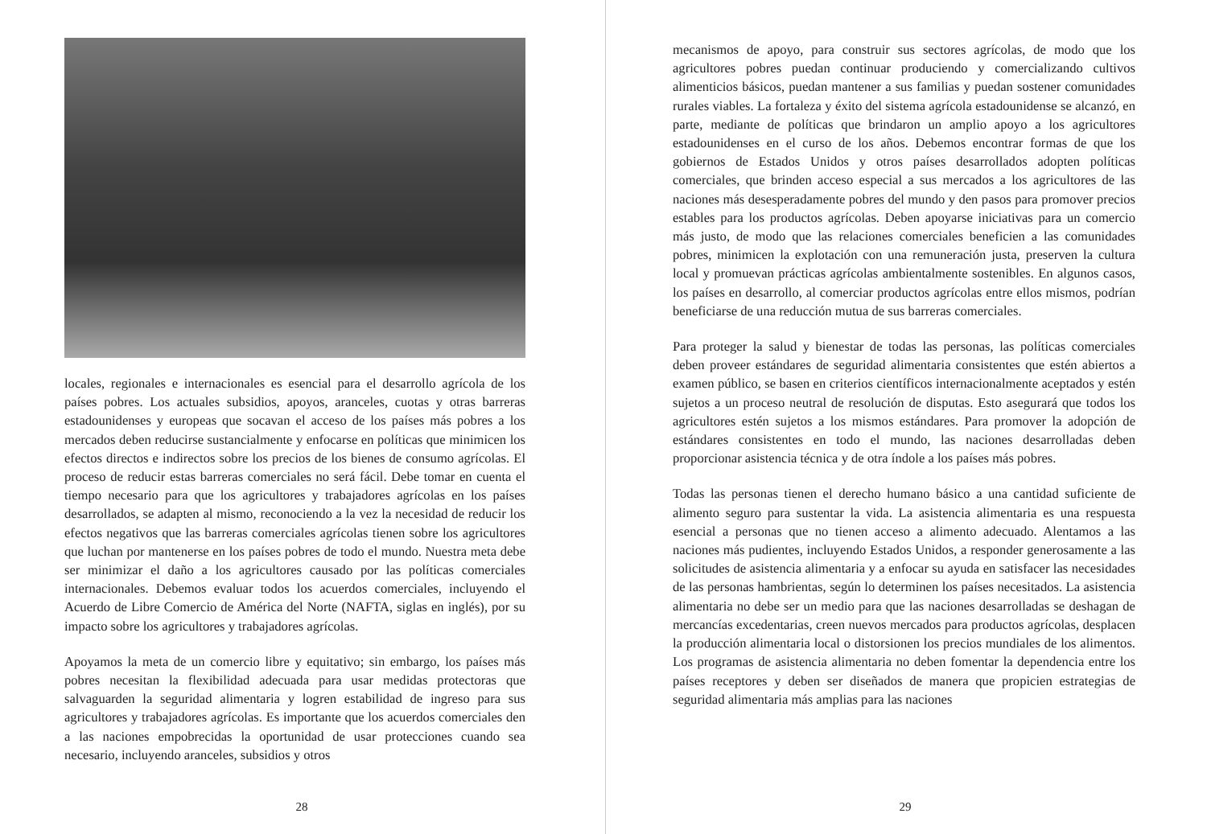locales, regionales e internacionales es esencial para el desarrollo agrícola de los países pobres. Los actuales subsidios, apoyos, aranceles, cuotas y otras barreras estadounidenses y europeas que socavan el acceso de los países más pobres a los mercados deben reducirse sustancialmente y enfocarse en políticas que minimicen los efectos directos e indirectos sobre los precios de los bienes de consumo agrícolas. El proceso de reducir estas barreras comerciales no será fácil. Debe tomar en cuenta el tiempo necesario para que los agricultores y trabajadores agrícolas en los países desarrollados, se adapten al mismo, reconociendo a la vez la necesidad de reducir los efectos negativos que las barreras comerciales agrícolas tienen sobre los agricultores que luchan por mantenerse en los países pobres de todo el mundo. Nuestra meta debe ser minimizar el daño a los agricultores causado por las políticas comerciales internacionales. Debemos evaluar todos los acuerdos comerciales, incluyendo el Acuerdo de Libre Comercio de América del Norte (NAFTA, siglas en inglés), por su impacto sobre los agricultores y trabajadores agrícolas.
Apoyamos la meta de un comercio libre y equitativo; sin embargo, los países más pobres necesitan la flexibilidad adecuada para usar medidas protectoras que salvaguarden la seguridad alimentaria y logren estabilidad de ingreso para sus agricultores y trabajadores agrícolas. Es importante que los acuerdos comerciales den a las naciones empobrecidas la oportunidad de usar protecciones cuando sea necesario, incluyendo aranceles, subsidios y otros
28
mecanismos de apoyo, para construir sus sectores agrícolas, de modo que los agricultores pobres puedan continuar produciendo y comercializando cultivos alimenticios básicos, puedan mantener a sus familias y puedan sostener comunidades rurales viables. La fortaleza y éxito del sistema agrícola estadounidense se alcanzó, en parte, mediante de políticas que brindaron un amplio apoyo a los agricultores estadounidenses en el curso de los años. Debemos encontrar formas de que los gobiernos de Estados Unidos y otros países desarrollados adopten políticas comerciales, que brinden acceso especial a sus mercados a los agricultores de las naciones más desesperadamente pobres del mundo y den pasos para promover precios estables para los productos agrícolas. Deben apoyarse iniciativas para un comercio más justo, de modo que las relaciones comerciales beneficien a las comunidades pobres, minimicen la explotación con una remuneración justa, preserven la cultura local y promuevan prácticas agrícolas ambientalmente sostenibles. En algunos casos, los países en desarrollo, al comerciar productos agrícolas entre ellos mismos, podrían beneficiarse de una reducción mutua de sus barreras comerciales.
Para proteger la salud y bienestar de todas las personas, las políticas comerciales deben proveer estándares de seguridad alimentaria consistentes que estén abiertos a examen público, se basen en criterios científicos internacionalmente aceptados y estén sujetos a un proceso neutral de resolución de disputas. Esto asegurará que todos los agricultores estén sujetos a los mismos estándares. Para promover la adopción de estándares consistentes en todo el mundo, las naciones desarrolladas deben proporcionar asistencia técnica y de otra índole a los países más pobres.
Todas las personas tienen el derecho humano básico a una cantidad suficiente de alimento seguro para sustentar la vida. La asistencia alimentaria es una respuesta esencial a personas que no tienen acceso a alimento adecuado. Alentamos a las naciones más pudientes, incluyendo Estados Unidos, a responder generosamente a las solicitudes de asistencia alimentaria y a enfocar su ayuda en satisfacer las necesidades de las personas hambrientas, según lo determinen los países necesitados. La asistencia alimentaria no debe ser un medio para que las naciones desarrolladas se deshagan de mercancías excedentarias, creen nuevos mercados para productos agrícolas, desplacen la producción alimentaria local o distorsionen los precios mundiales de los alimentos. Los programas de asistencia alimentaria no deben fomentar la dependencia entre los países receptores y deben ser diseñados de manera que propicien estrategias de seguridad alimentaria más amplias para las naciones
29